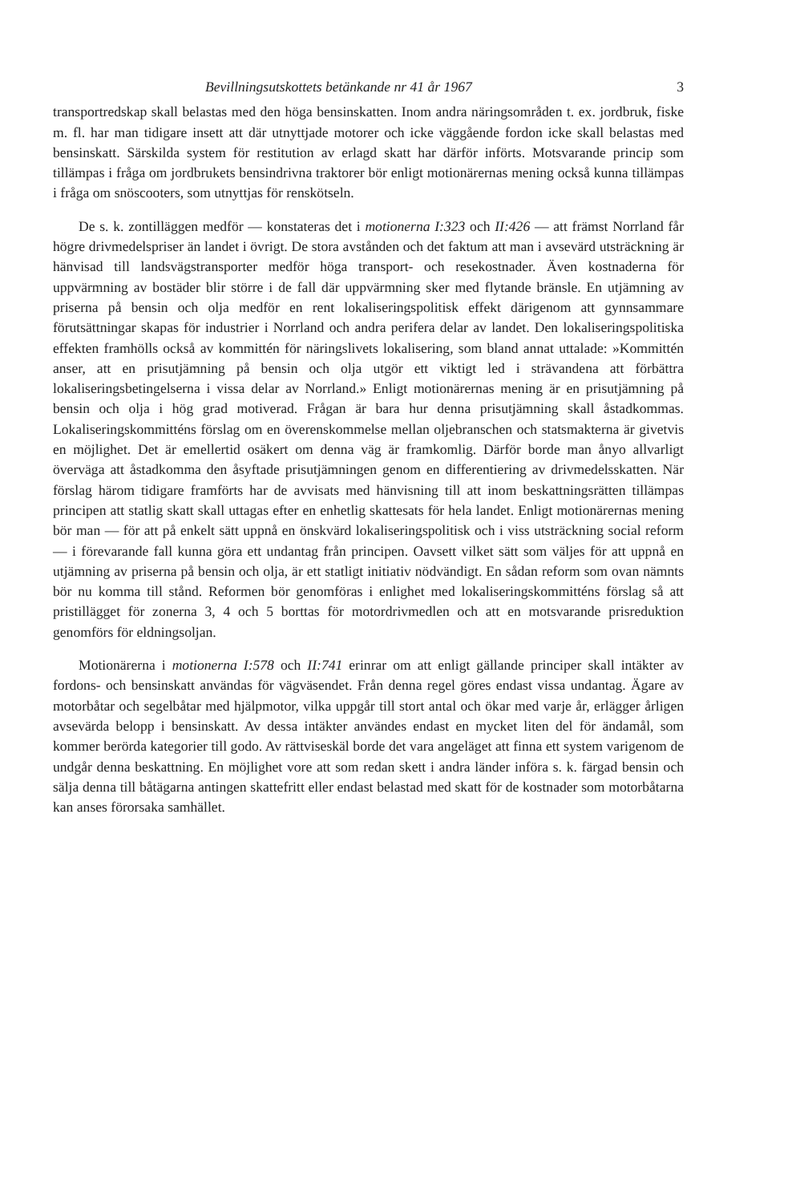Bevillningsutskottets betänkande nr 41 år 1967 3
transportredskap skall belastas med den höga bensinskatten. Inom andra näringsområden t. ex. jordbruk, fiske m. fl. har man tidigare insett att där utnyttjade motorer och icke väggående fordon icke skall belastas med bensinskatt. Särskilda system för restitution av erlagd skatt har därför införts. Motsvarande princip som tillämpas i fråga om jordbrukets bensindrivna traktorer bör enligt motionärernas mening också kunna tillämpas i fråga om snöscooters, som utnyttjas för renskötseln.
De s. k. zontilläggen medför — konstateras det i motionerna I:323 och II:426 — att främst Norrland får högre drivmedelspriser än landet i övrigt. De stora avstånden och det faktum att man i avsevärd utsträckning är hänvisad till landsvägstransporter medför höga transport- och resekostnader. Även kostnaderna för uppvärmning av bostäder blir större i de fall där uppvärmning sker med flytande bränsle. En utjämning av priserna på bensin och olja medför en rent lokaliseringspolitisk effekt därigenom att gynnsammare förutsättningar skapas för industrier i Norrland och andra perifera delar av landet. Den lokaliseringspolitiska effekten framhölls också av kommittén för näringslivets lokalisering, som bland annat uttalade: »Kommittén anser, att en prisutjämning på bensin och olja utgör ett viktigt led i strävandena att förbättra lokaliseringsbetingelserna i vissa delar av Norrland.» Enligt motionärernas mening är en prisutjämning på bensin och olja i hög grad motiverad. Frågan är bara hur denna prisutjämning skall åstadkommas. Lokaliseringskommitténs förslag om en överenskommelse mellan oljebranschen och statsmakterna är givetvis en möjlighet. Det är emellertid osäkert om denna väg är framkomlig. Därför borde man ånyo allvarligt överväga att åstadkomma den åsyftade prisutjämningen genom en differentiering av drivmedelsskatten. När förslag härom tidigare framförts har de avvisats med hänvisning till att inom beskattningsrätten tillämpas principen att statlig skatt skall uttagas efter en enhetlig skattesats för hela landet. Enligt motionärernas mening bör man — för att på enkelt sätt uppnå en önskvärd lokaliseringspolitisk och i viss utsträckning social reform — i förevarande fall kunna göra ett undantag från principen. Oavsett vilket sätt som väljes för att uppnå en utjämning av priserna på bensin och olja, är ett statligt initiativ nödvändigt. En sådan reform som ovan nämnts bör nu komma till stånd. Reformen bör genomföras i enlighet med lokaliseringskommitténs förslag så att pristillägget för zonerna 3, 4 och 5 borttas för motordrivmedlen och att en motsvarande prisreduktion genomförs för eldningsoljan.
Motionärerna i motionerna I:578 och II:741 erinrar om att enligt gällande principer skall intäkter av fordons- och bensinskatt användas för vägväsendet. Från denna regel göres endast vissa undantag. Ägare av motorbåtar och segelbåtar med hjälpmotor, vilka uppgår till stort antal och ökar med varje år, erlägger årligen avsevärda belopp i bensinskatt. Av dessa intäkter användes endast en mycket liten del för ändamål, som kommer berörda kategorier till godo. Av rättviseskäl borde det vara angeläget att finna ett system varigenom de undgår denna beskattning. En möjlighet vore att som redan skett i andra länder införa s. k. färgad bensin och sälja denna till båtägarna antingen skattefritt eller endast belastad med skatt för de kostnader som motorbåtarna kan anses förorsaka samhället.